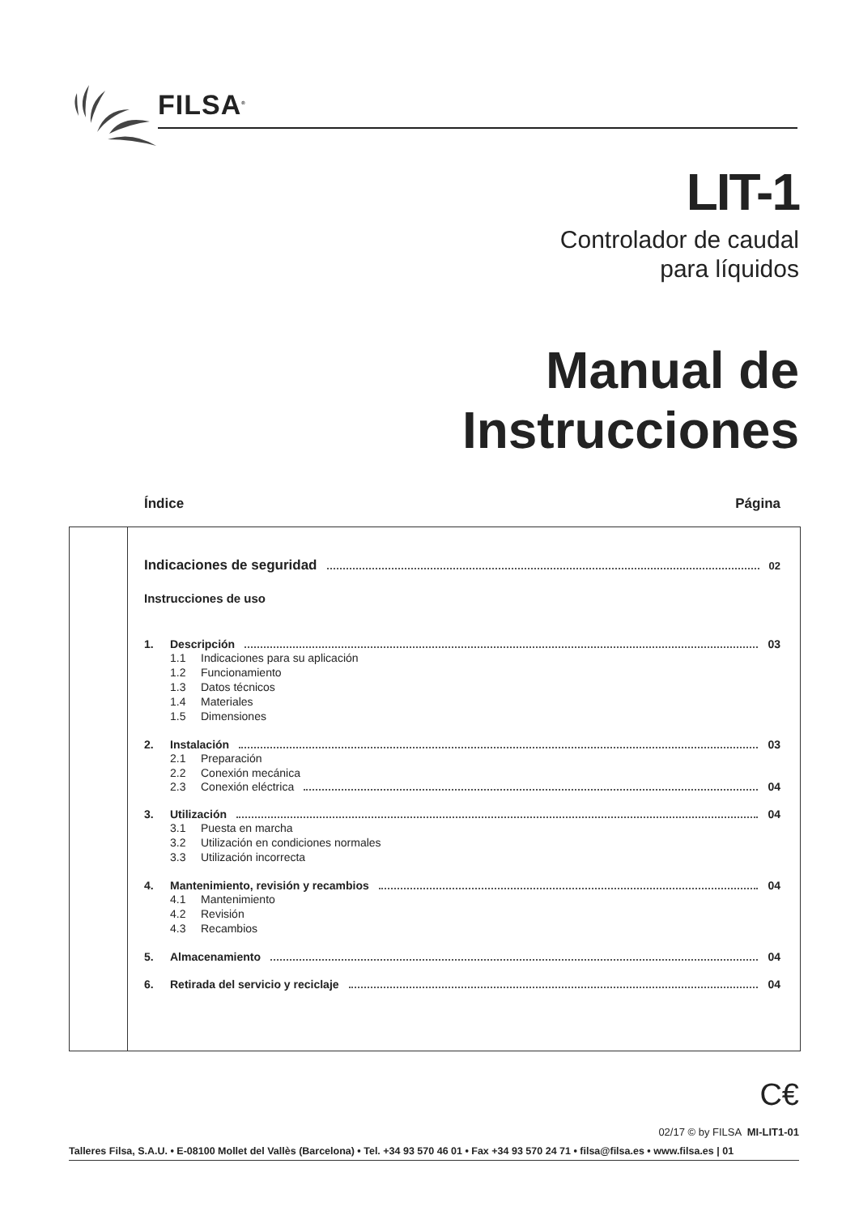FILSA<sup>®</sup>
LIT-1
Controlador de caudal
para líquidos
Manual de
Instrucciones
Índice Página
Indicaciones de seguridad 02
Instrucciones de uso
1. Descripción 03
1.1 Indicaciones para su aplicación
1.2 Funcionamiento
1.3 Datos técnicos
1.4 Materiales
1.5 Dimensiones
2. Instalación 03
2.1 Preparación
2.2 Conexión mecánica
2.3 Conexión eléctrica 04
3. Utilización 04
3.1 Puesta en marcha
3.2 Utilización en condiciones normales
3.3 Utilización incorrecta
4. Mantenimiento, revisión y recambios 04
4.1 Mantenimiento
4.2 Revisión
4.3 Recambios
5. Almacenamiento 04
6. Retirada del servicio y reciclaje 04
C€
02/17 © by FILSA MI-LIT1-01
Talleres Filsa, S.A.U. • E-08100 Mollet del Vallès (Barcelona) • Tel. +34 93 570 46 01 • Fax +34 93 570 24 71 • filsa@filsa.es • www.filsa.es | 01